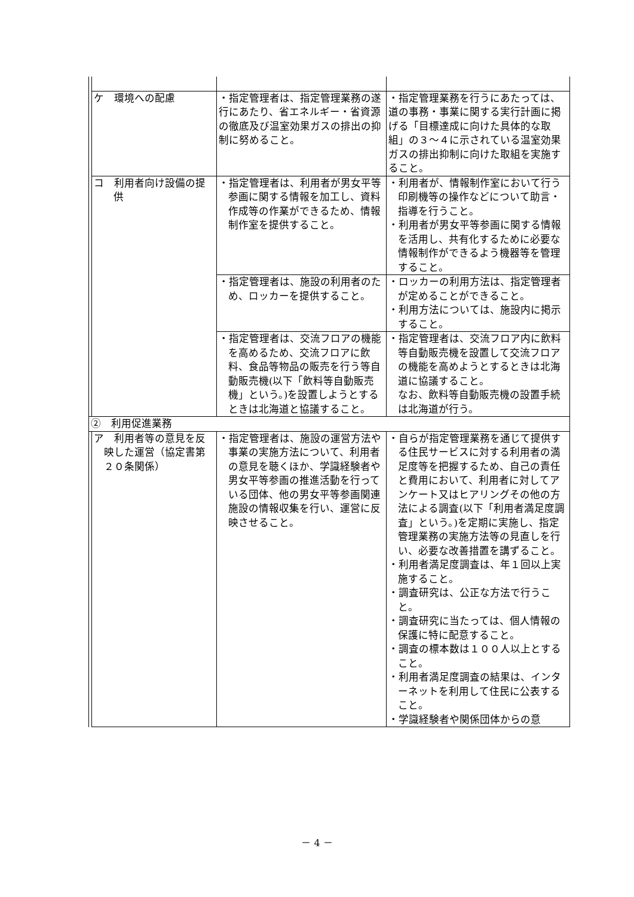| | ケ 環境への配慮 | ・指定管理者は、指定管理業務の遂行にあたり、省エネルギー・省資源の徹底及び温室効果ガスの排出の抑制に努めること。 | ・指定管理業務を行うにあたっては、道の事務・事業に関する実行計画に掲げる「目標達成に向けた具体的な取組」の３～４に示されている温室効果ガスの排出抑制に向けた取組を実施すること。 |
| | コ 利用者向け設備の提供 | ・指定管理者は、利用者が男女平等参画に関する情報を加工し、資料作成等の作業ができるため、情報制作室を提供すること。 | ・利用者が、情報制作室において行う印刷機等の操作などについて助言・指導を行うこと。 ・利用者が男女平等参画に関する情報を活用し、共有化するために必要な情報制作ができるよう機器等を管理すること。 |
| | | ・指定管理者は、施設の利用者のため、ロッカーを提供すること。 | ・ロッカーの利用方法は、指定管理者が定めることができること。 ・利用方法については、施設内に掲示すること。 |
| | | ・指定管理者は、交流フロアの機能を高めるため、交流フロアに飲料、食品等物品の販売を行う等自動販売機(以下「飲料等自動販売機」という。)を設置しようとするときは北海道と協議すること。 | ・指定管理者は、交流フロア内に飲料等自動販売機を設置して交流フロアの機能を高めようとするときは北海道に協議すること。 なお、飲料等自動販売機の設置手続は北海道が行う。 |
| ② 利用促進業務 | | | |
| | ア 利用者等の意見を反映した運営（協定書第２０条関係） | ・指定管理者は、施設の運営方法や事業の実施方法について、利用者の意見を聴くほか、学識経験者や男女平等参画の推進活動を行っている団体、他の男女平等参画関連施設の情報収集を行い、運営に反映させること。 | ・自らが指定管理業務を通じて提供する住民サービスに対する利用者の満足度等を把握するため、自己の責任と費用において、利用者に対してアンケート又はヒアリングその他の方法による調査(以下「利用者満足度調査」という。)を定期に実施し、指定管理業務の実施方法等の見直しを行い、必要な改善措置を講ずること。 ・利用者満足度調査は、年１回以上実施すること。 ・調査研究は、公正な方法で行うこと。 ・調査研究に当たっては、個人情報の保護に特に配意すること。 ・調査の標本数は１００人以上とすること。 ・利用者満足度調査の結果は、インターネットを利用して住民に公表すること。 ・学識経験者や関係団体からの意 |
－ 4 －